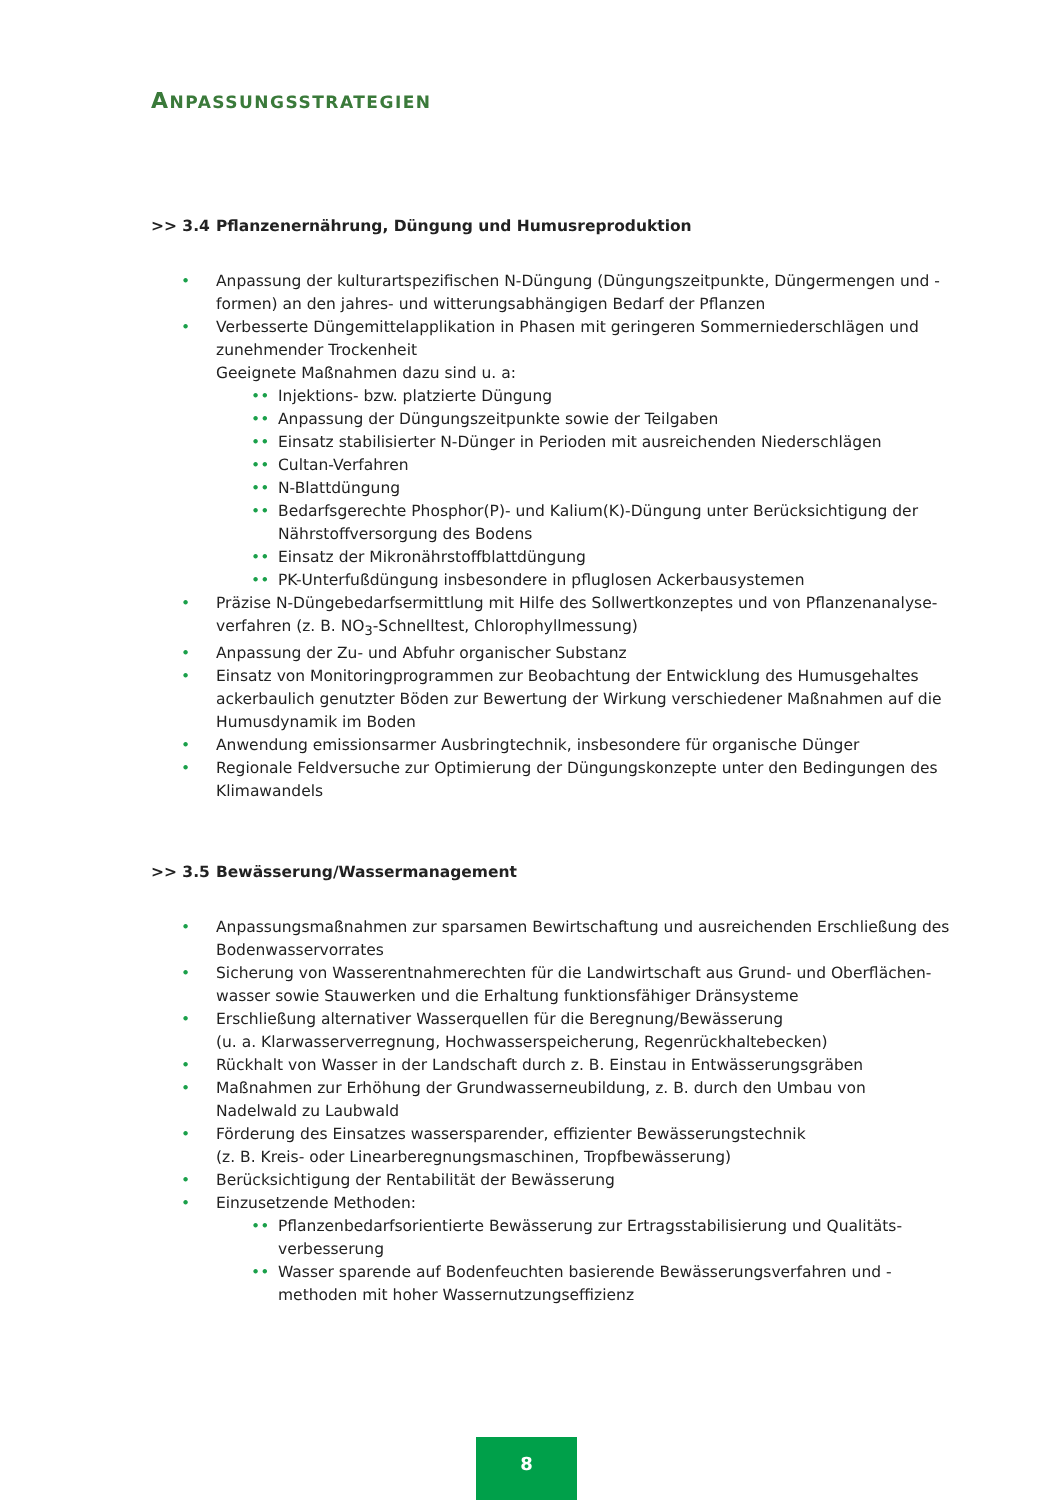ANPASSUNGSSTRATEGIEN
>> 3.4 Pflanzenernährung, Düngung und Humusreproduktion
• Anpassung der kulturartspezifischen N-Düngung (Düngungszeitpunkte, Düngermengen und -formen) an den jahres- und witterungsabhängigen Bedarf der Pflanzen
• Verbesserte Düngemittelapplikation in Phasen mit geringeren Sommerniederschlägen und zunehmender Trockenheit
Geeignete Maßnahmen dazu sind u. a:
•• Injektions- bzw. platzierte Düngung
•• Anpassung der Düngungszeitpunkte sowie der Teilgaben
•• Einsatz stabilisierter N-Dünger in Perioden mit ausreichenden Niederschlägen
•• Cultan-Verfahren
•• N-Blattdüngung
•• Bedarfsgerechte Phosphor(P)- und Kalium(K)-Düngung unter Berücksichtigung der Nährstoffversorgung des Bodens
•• Einsatz der Mikronährstoffblattdüngung
•• PK-Unterfußdüngung insbesondere in pfluglosen Ackerbausystemen
• Präzise N-Düngebedarfsermittlung mit Hilfe des Sollwertkonzeptes und von Pflanzenanalyse-verfahren (z. B. NO<sub>3</sub>-Schnelltest, Chlorophyllmessung)
• Anpassung der Zu- und Abfuhr organischer Substanz
• Einsatz von Monitoringprogrammen zur Beobachtung der Entwicklung des Humusgehaltes ackerbaulich genutzter Böden zur Bewertung der Wirkung verschiedener Maßnahmen auf die Humusdynamik im Boden
• Anwendung emissionsarmer Ausbringtechnik, insbesondere für organische Dünger
• Regionale Feldversuche zur Optimierung der Düngungskonzepte unter den Bedingungen des Klimawandels
>> 3.5 Bewässerung/Wassermanagement
• Anpassungsmaßnahmen zur sparsamen Bewirtschaftung und ausreichenden Erschließung des Bodenwasservorrates
• Sicherung von Wasserentnahmerechten für die Landwirtschaft aus Grund- und Oberflächen-wasser sowie Stauwerken und die Erhaltung funktionsfähiger Dränsysteme
• Erschließung alternativer Wasserquellen für die Beregnung/Bewässerung
(u. a. Klarwasserverregnung, Hochwasserspeicherung, Regenrückhaltebecken)
• Rückhalt von Wasser in der Landschaft durch z. B. Einstau in Entwässerungsgräben
• Maßnahmen zur Erhöhung der Grundwasserneubildung, z. B. durch den Umbau von Nadelwald zu Laubwald
• Förderung des Einsatzes wassersparender, effizienter Bewässerungstechnik
(z. B. Kreis- oder Linearberegnungsmaschinen, Tropfbewässerung)
• Berücksichtigung der Rentabilität der Bewässerung
• Einzusetzende Methoden:
•• Pflanzenbedarfsorientierte Bewässerung zur Ertragsstabilisierung und Qualitäts-verbesserung
•• Wasser sparende auf Bodenfeuchten basierende Bewässerungsverfahren und -methoden mit hoher Wassernutzungseffizienz
8